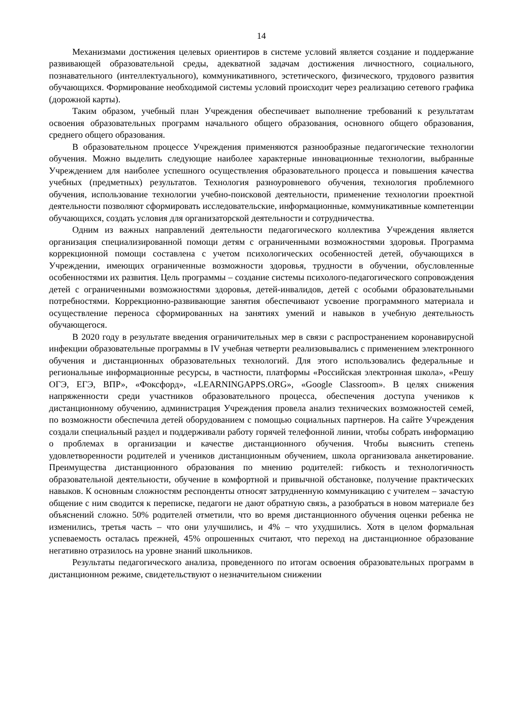14
Механизмами достижения целевых ориентиров в системе условий является создание и поддержание развивающей образовательной среды, адекватной задачам достижения личностного, социального, познавательного (интеллектуального), коммуникативного, эстетического, физического, трудового развития обучающихся. Формирование необходимой системы условий происходит через реализацию сетевого графика (дорожной карты).
Таким образом, учебный план Учреждения обеспечивает выполнение требований к результатам освоения образовательных программ начального общего образования, основного общего образования, среднего общего образования.
В образовательном процессе Учреждения применяются разнообразные педагогические технологии обучения. Можно выделить следующие наиболее характерные инновационные технологии, выбранные Учреждением для наиболее успешного осуществления образовательного процесса и повышения качества учебных (предметных) результатов. Технология разноуровневого обучения, технология проблемного обучения, использование технологии учебно-поисковой деятельности, применение технологии проектной деятельности позволяют сформировать исследовательские, информационные, коммуникативные компетенции обучающихся, создать условия для организаторской деятельности и сотрудничества.
Одним из важных направлений деятельности педагогического коллектива Учреждения является организация специализированной помощи детям с ограниченными возможностями здоровья. Программа коррекционной помощи составлена с учетом психологических особенностей детей, обучающихся в Учреждении, имеющих ограниченные возможности здоровья, трудности в обучении, обусловленные особенностями их развития. Цель программы – создание системы психолого-педагогического сопровождения детей с ограниченными возможностями здоровья, детей-инвалидов, детей с особыми образовательными потребностями. Коррекционно-развивающие занятия обеспечивают усвоение программного материала и осуществление переноса сформированных на занятиях умений и навыков в учебную деятельность обучающегося.
В 2020 году в результате введения ограничительных мер в связи с распространением коронавирусной инфекции образовательные программы в IV учебная четверти реализовывались с применением электронного обучения и дистанционных образовательных технологий. Для этого использовались федеральные и региональные информационные ресурсы, в частности, платформы «Российская электронная школа», «Решу ОГЭ, ЕГЭ, ВПР», «Фоксфорд», «LEARNINGAPPS.ORG», «Google Classroom». В целях снижения напряженности среди участников образовательного процесса, обеспечения доступа учеников к дистанционному обучению, администрация Учреждения провела анализ технических возможностей семей, по возможности обеспечила детей оборудованием с помощью социальных партнеров. На сайте Учреждения создали специальный раздел и поддерживали работу горячей телефонной линии, чтобы собрать информацию о проблемах в организации и качестве дистанционного обучения. Чтобы выяснить степень удовлетворенности родителей и учеников дистанционным обучением, школа организовала анкетирование. Преимущества дистанционного образования по мнению родителей: гибкость и технологичность образовательной деятельности, обучение в комфортной и привычной обстановке, получение практических навыков. К основным сложностям респонденты относят затрудненную коммуникацию с учителем – зачастую общение с ним сводится к переписке, педагоги не дают обратную связь, а разобраться в новом материале без объяснений сложно. 50% родителей отметили, что во время дистанционного обучения оценки ребенка не изменились, третья часть – что они улучшились, и 4% – что ухудшились. Хотя в целом формальная успеваемость осталась прежней, 45% опрошенных считают, что переход на дистанционное образование негативно отразилось на уровне знаний школьников.
Результаты педагогического анализа, проведенного по итогам освоения образовательных программ в дистанционном режиме, свидетельствуют о незначительном снижении